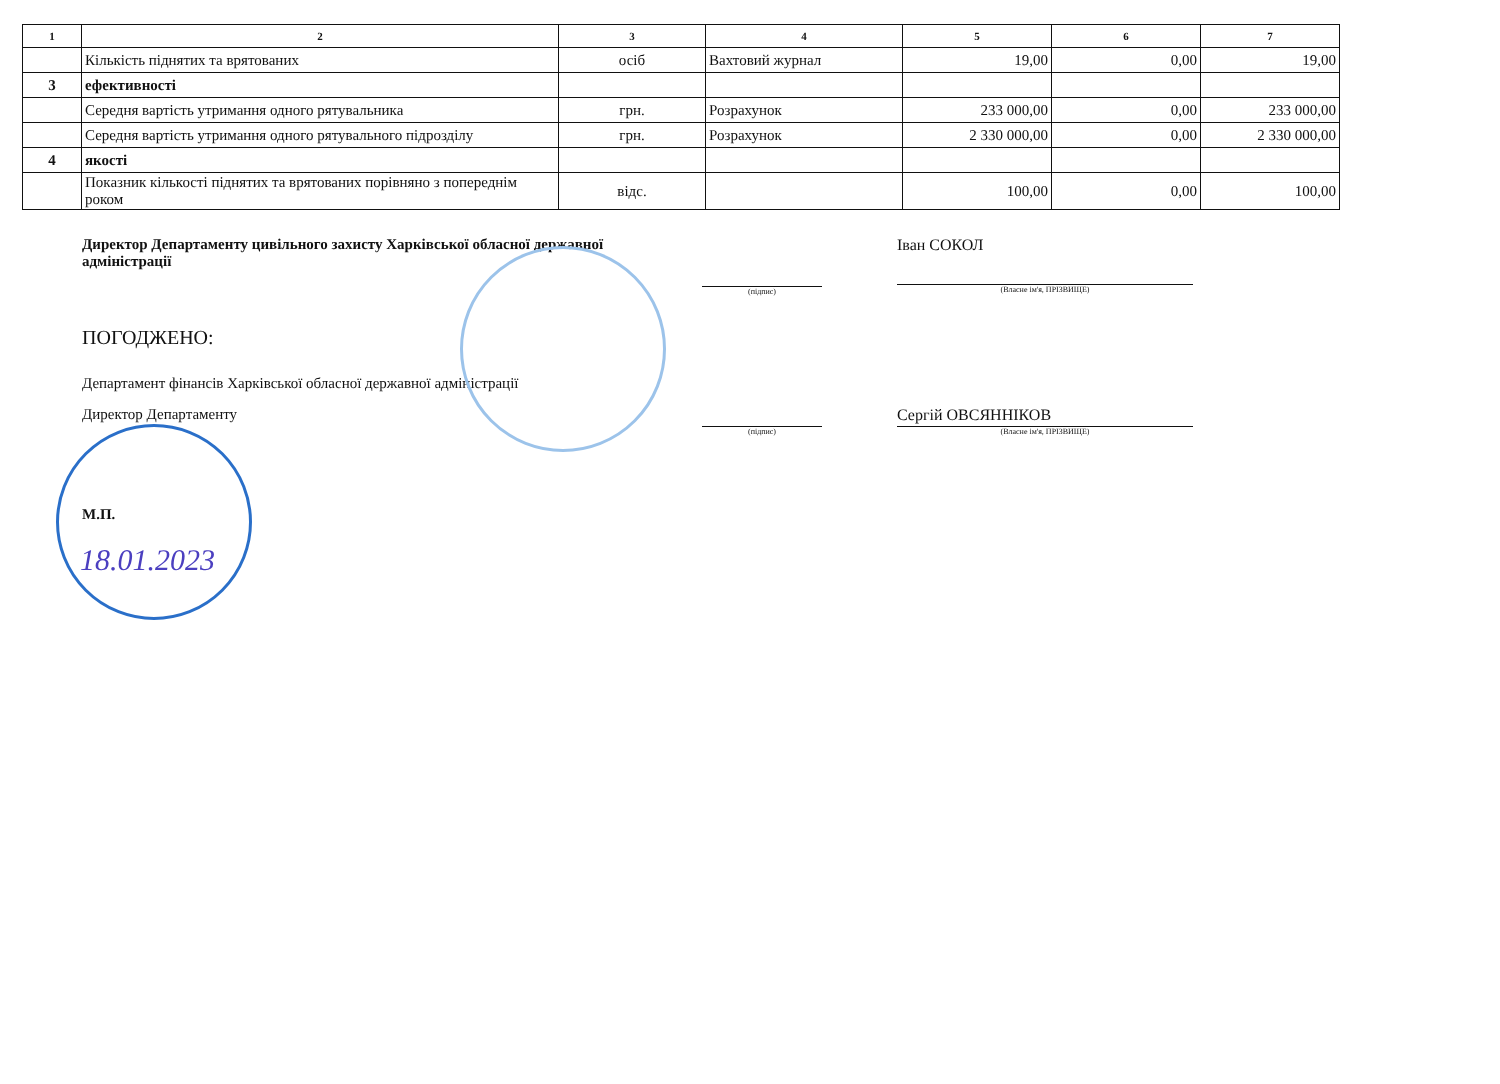| 1 | 2 | 3 | 4 | 5 | 6 | 7 |
| --- | --- | --- | --- | --- | --- | --- |
| | Кількість піднятих та врятованих | осіб | Вахтовий журнал | 19,00 | 0,00 | 19,00 |
| 3 | ефективності | | | | | |
| | Середня вартість утримання одного рятувальника | грн. | Розрахунок | 233 000,00 | 0,00 | 233 000,00 |
| | Середня вартість утримання одного рятувального підрозділу | грн. | Розрахунок | 2 330 000,00 | 0,00 | 2 330 000,00 |
| 4 | якості | | | | | |
| | Показник кількості піднятих та врятованих порівняно з попереднім роком | відс. | | 100,00 | 0,00 | 100,00 |
Директор Департаменту цивільного захисту Харківської обласної державної адміністрації
(підпис)
Іван СОКОЛ
(Власне ім'я, ПРІЗВИЩЕ)
ПОГОДЖЕНО:
Департамент фінансів Харківської обласної державної адміністрації
Директор Департаменту
(підпис)
Сергій ОВСЯННІКОВ
(Власне ім'я, ПРІЗВИЩЕ)
М.П.
18.01.2023